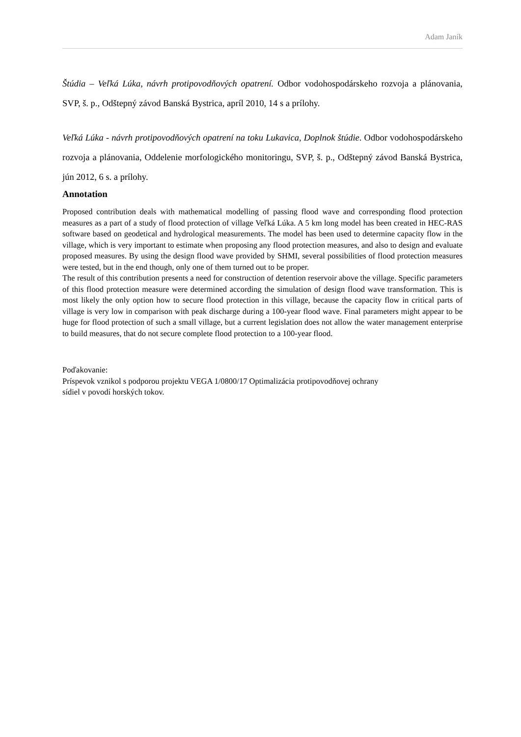Adam Janík
Štúdia – Veľká Lúka, návrh protipovodňových opatrení. Odbor vodohospodárskeho rozvoja a plánovania, SVP, š. p., Odštepný závod Banská Bystrica, apríl 2010, 14 s a prílohy.
Veľká Lúka - návrh protipovodňových opatrení na toku Lukavica, Doplnok štúdie. Odbor vodohospodárskeho rozvoja a plánovania, Oddelenie morfologického monitoringu, SVP, š. p., Odštepný závod Banská Bystrica, jún 2012, 6 s. a prílohy.
Annotation
Proposed contribution deals with mathematical modelling of passing flood wave and corresponding flood protection measures as a part of a study of flood protection of village Veľká Lúka. A 5 km long model has been created in HEC-RAS software based on geodetical and hydrological measurements. The model has been used to determine capacity flow in the village, which is very important to estimate when proposing any flood protection measures, and also to design and evaluate proposed measures. By using the design flood wave provided by SHMI, several possibilities of flood protection measures were tested, but in the end though, only one of them turned out to be proper.
The result of this contribution presents a need for construction of detention reservoir above the village. Specific parameters of this flood protection measure were determined according the simulation of design flood wave transformation. This is most likely the only option how to secure flood protection in this village, because the capacity flow in critical parts of village is very low in comparison with peak discharge during a 100-year flood wave. Final parameters might appear to be huge for flood protection of such a small village, but a current legislation does not allow the water management enterprise to build measures, that do not secure complete flood protection to a 100-year flood.
Poďakovanie:
Príspevok vznikol s podporou projektu VEGA 1/0800/17 Optimalizácia protipovodňovej ochrany
sídiel v povodí horských tokov.